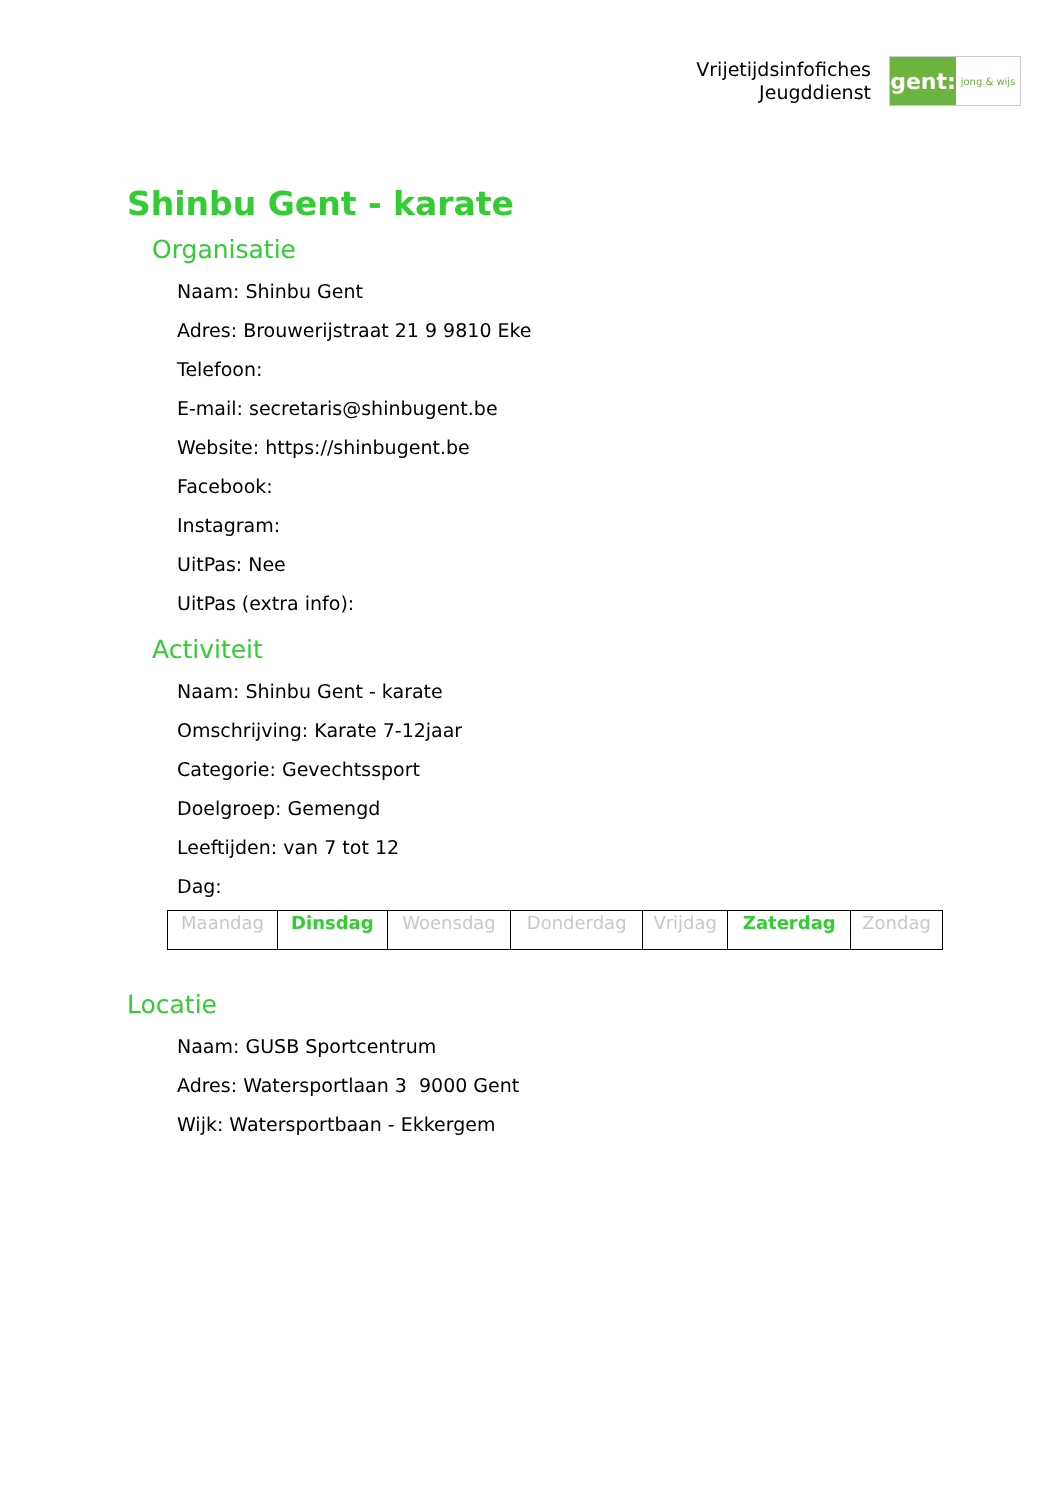Vrijetijdsinfofiches
Jeugddienst
gent:
jong & wijs
Shinbu Gent - karate
Organisatie
Naam: Shinbu Gent
Adres: Brouwerijstraat 21 9 9810 Eke
Telefoon:
E-mail: secretaris@shinbugent.be
Website: https://shinbugent.be
Facebook:
Instagram:
UitPas: Nee
UitPas (extra info):
Activiteit
Naam: Shinbu Gent - karate
Omschrijving: Karate 7-12jaar
Categorie: Gevechtssport
Doelgroep: Gemengd
Leeftijden: van 7 tot 12
Dag:
| Maandag | Dinsdag | Woensdag | Donderdag | Vrijdag | Zaterdag | Zondag |
Locatie
Naam: GUSB Sportcentrum
Adres: Watersportlaan 3 9000 Gent
Wijk: Watersportbaan - Ekkergem